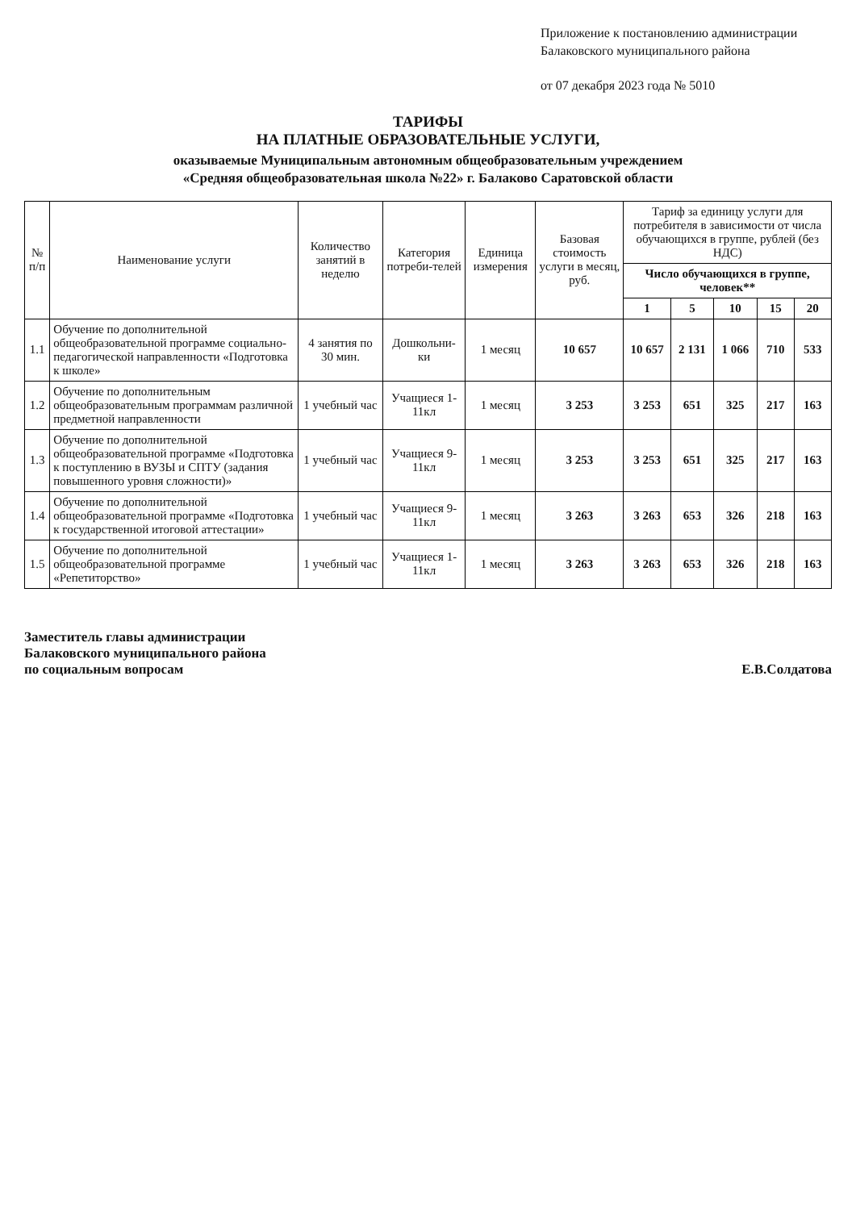Приложение к постановлению администрации Балаковского муниципального района
от 07 декабря 2023 года № 5010
ТАРИФЫ
НА ПЛАТНЫЕ ОБРАЗОВАТЕЛЬНЫЕ УСЛУГИ,
оказываемые Муниципальным автономным общеобразовательным учреждением
«Средняя общеобразовательная школа №22» г. Балаково Саратовской области
| № п/п | Наименование услуги | Количество занятий в неделю | Категория потреби-телей | Единица измерения | Базовая стоимость услуги в месяц, руб. | Тариф за единицу услуги для потребителя в зависимости от числа обучающихся в группе, рублей (без НДС) | | | | |
| --- | --- | --- | --- | --- | --- | --- | --- | --- | --- | --- |
| | | | | | | Число обучающихся в группе, человек** | | | | |
| | | | | | | 1 | 5 | 10 | 15 | 20 |
| 1.1 | Обучение по дополнительной общеобразовательной программе социально-педагогической направленности «Подготовка к школе» | 4 занятия по 30 мин. | Дошкольни-ки | 1 месяц | 10 657 | 10 657 | 2 131 | 1 066 | 710 | 533 |
| 1.2 | Обучение по дополнительным общеобразовательным программам различной предметной направленности | 1 учебный час | Учащиеся 1-11кл | 1 месяц | 3 253 | 3 253 | 651 | 325 | 217 | 163 |
| 1.3 | Обучение по дополнительной общеобразовательной программе «Подготовка к поступлению в ВУЗЫ и СПТУ (задания повышенного уровня сложности)» | 1 учебный час | Учащиеся 9-11кл | 1 месяц | 3 253 | 3 253 | 651 | 325 | 217 | 163 |
| 1.4 | Обучение по дополнительной общеобразовательной программе «Подготовка к государственной итоговой аттестации» | 1 учебный час | Учащиеся 9-11кл | 1 месяц | 3 263 | 3 263 | 653 | 326 | 218 | 163 |
| 1.5 | Обучение по дополнительной общеобразовательной программе «Репетиторство» | 1 учебный час | Учащиеся 1-11кл | 1 месяц | 3 263 | 3 263 | 653 | 326 | 218 | 163 |
Заместитель главы администрации
Балаковского муниципального района
по социальным вопросам
Е.В.Солдатова